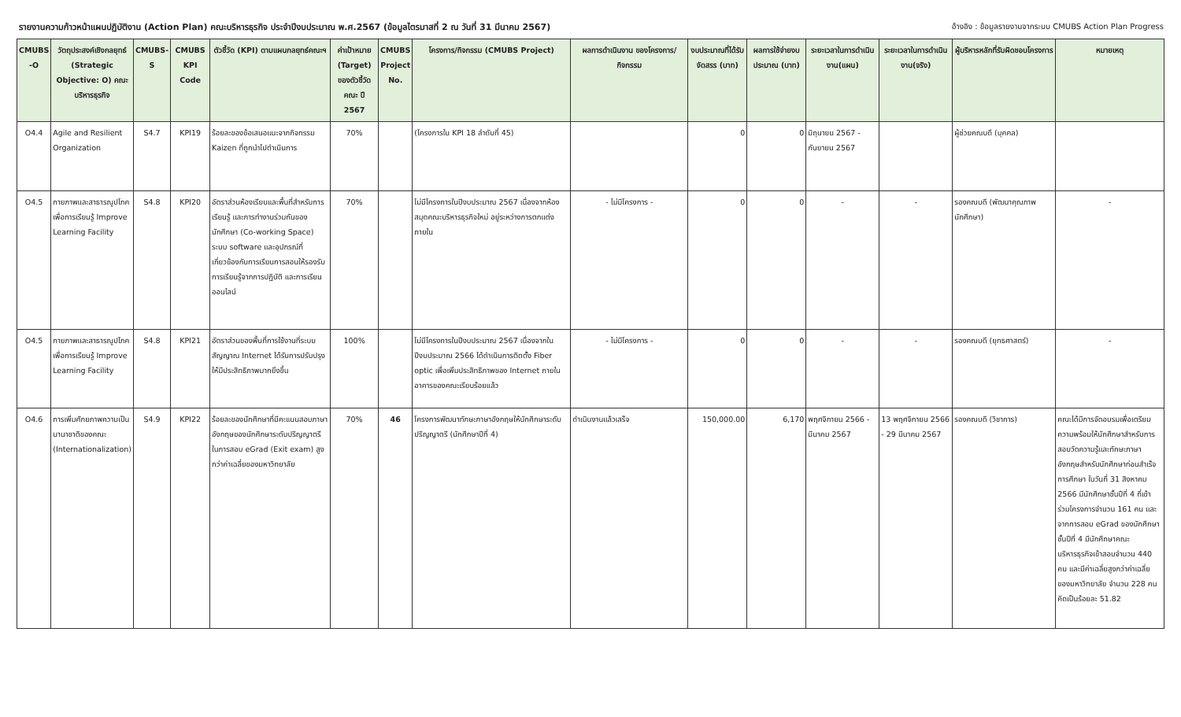รายงานความก้าวหน้าแผนปฏิบัติงาน (Action Plan) คณะบริหารธุรกิจ ประจำปีงบประมาณ พ.ศ.2567 (ข้อมูลไตรมาสที่ 2 ณ วันที่ 31 มีนาคม 2567) อ้างอิง : ข้อมูลรายงานจากระบบ CMUBS Action Plan Progress
| CMUBS -O | วัตถุประสงค์เชิงกลยุทธ์ (Strategic Objective: O) คณะบริหารธุรกิจ | CMUBS-S | CMUBS KPI Code | ตัวชี้วัด (KPI) ตามแผนกลยุทธ์คณะฯ | ค่าเป้าหมาย (Target) ของตัวชี้วัด คณะ ปี 2567 | CMUBS Project No. | โครงการ/กิจกรรม (CMUBS Project) | ผลการดำเนินงาน ของโครงการ/กิจกรรม | งบประมาณที่ได้รับจัดสรร (บาท) | ผลการใช้จ่ายงบประมาณ (บาท) | ระยะเวลาในการดำเนินงาน(แผน) | ระยะเวลาในการดำเนินงาน(จริง) | ผู้บริหารหลักที่รับผิดชอบโครงการ | หมายเหตุ |
| --- | --- | --- | --- | --- | --- | --- | --- | --- | --- | --- | --- | --- | --- | --- |
| O4.4 | Agile and Resilient Organization | S4.7 | KPI19 | ร้อยละของข้อเสนอแนะจากกิจกรรม Kaizen ที่ถูกนำไปดำเนินการ | 70% | | (โครงการใน KPI 18 ลำดับที่ 45) | | 0 | 0 | มิถุนายน 2567 - กันยายน 2567 | | ผู้ช่วยคณบดี (บุคคล) | |
| O4.5 | กายภาพและสาธารณูปโภคเพื่อการเรียนรู้ Improve Learning Facility | S4.8 | KPI20 | อัตราส่วนห้องเรียนและพื้นที่สำหรับการเรียนรู้ และการทำงานร่วมกันของนักศึกษา (Co-working Space) ระบบ software และอุปกรณ์ที่เกี่ยวข้องกับการเรียนการสอนให้รองรับการเรียนรู้จากการปฏิบัติ และการเรียนออนไลน์ | 70% | | ไม่มีโครงการในปีงบประมาณ 2567 เนื่องจากห้องสมุดคณะบริหารธุรกิจใหม่ อยู่ระหว่างการตกแต่งภายใน | - ไม่มีโครงการ - | 0 | 0 | - | - | รองคณบดี (พัฒนาคุณภาพนักศึกษา) | - |
| O4.5 | กายภาพและสาธารณูปโภคเพื่อการเรียนรู้ Improve Learning Facility | S4.8 | KPI21 | อัตราส่วนของพื้นที่การใช้งานที่ระบบสัญญาณ Internet ได้รับการปรับปรุงให้มีประสิทธิภาพมากยิ่งขึ้น | 100% | | ไม่มีโครงการในปีงบประมาณ 2567 เนื่องจากในปีงบประมาณ 2566 ได้ดำเนินการติดตั้ง Fiber optic เพื่อเพิ่มประสิทธิภาพของ Internet ภายในอาคารของคณะเรียบร้อยแล้ว | - ไม่มีโครงการ - | 0 | 0 | - | - | รองคณบดี (ยุทธศาสตร์) | - |
| O4.6 | การเพิ่มศักยภาพความเป็นนานาชาติของคณะ (Internationalization) | S4.9 | KPI22 | ร้อยละของนักศึกษาที่มีคะแนนสอบภาษาอังกฤษของนักศึกษาระดับปริญญาตรี ในการสอบ eGrad (Exit exam) สูงกว่าค่าเฉลี่ยของมหาวิทยาลัย | 70% | 46 | โครงการพัฒนาทักษะภาษาอังกฤษให้นักศึกษาระดับปริญญาตรี (นักศึกษาปีที่ 4) | ดำเนินงานแล้วเสร็จ | 150,000.00 | 6,170 | พฤศจิกายน 2566 - มีนาคม 2567 | 13 พฤศจิกายน 2566 - 29 มีนาคม 2567 | รองคณบดี (วิชาการ) | คณะได้มีการจัดอบรมเพื่อเตรียมความพร้อมให้นักศึกษาสำหรับการสอบวัดความรู้และทักษะภาษาอังกฤษสำหรับนักศึกษาก่อนสำเร็จการศึกษา ในวันที่ 31 สิงหาคม 2566 มีนักศึกษาชั้นปีที่ 4 ที่เข้าร่วมโครงการจำนวน 161 คน และจากการสอบ eGrad ของนักศึกษาชั้นปีที่ 4 มีนักศึกษาคณะบริหารธุรกิจเข้าสอบจำนวน 440 คน และมีค่าเฉลี่ยสูงกว่าค่าเฉลี่ยของมหาวิทยาลัย จำนวน 228 คน คิดเป็นร้อยละ 51.82 |